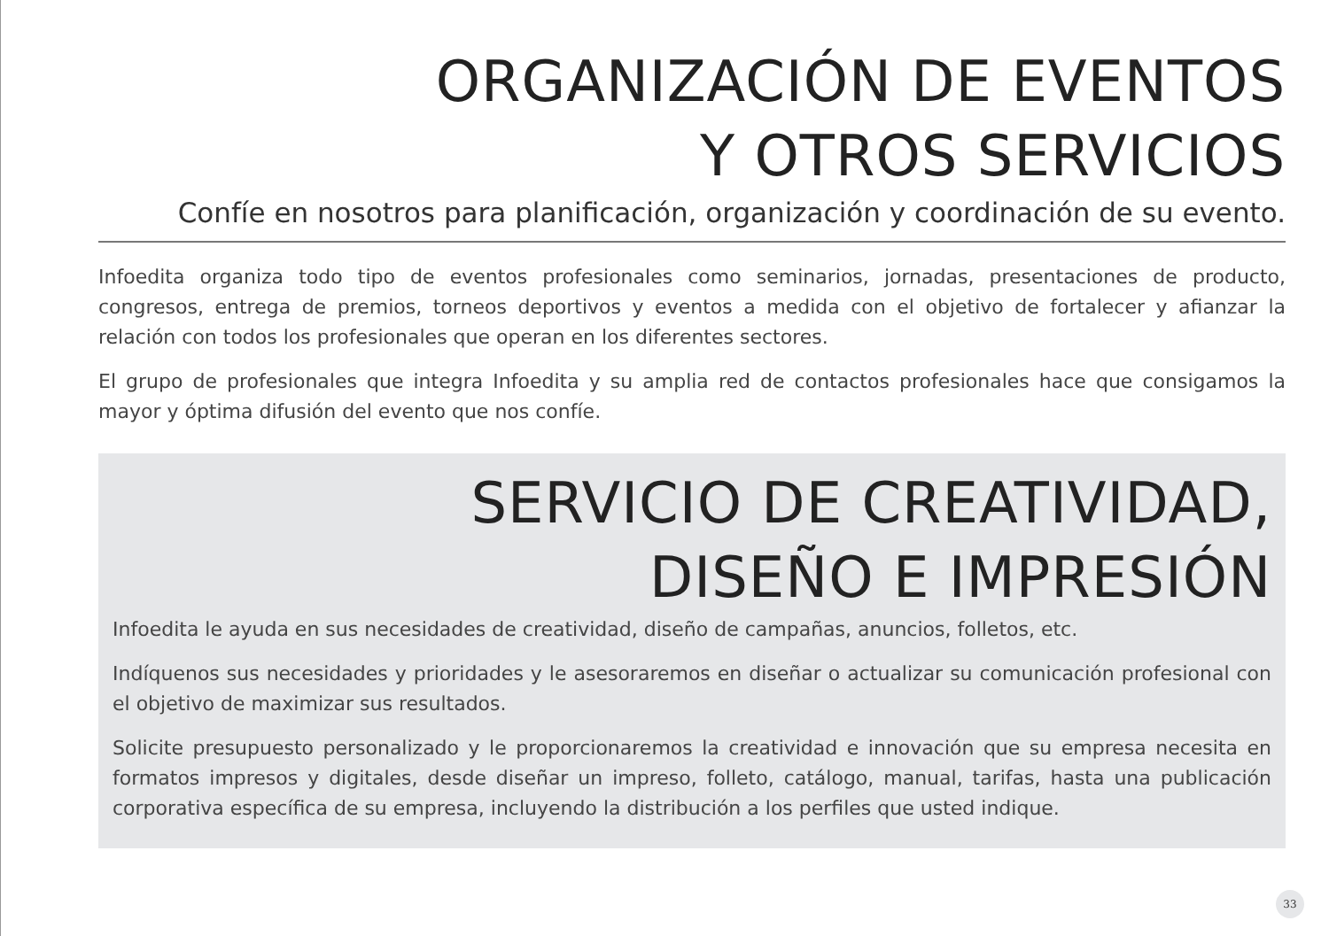ORGANIZACIÓN DE EVENTOS
Y OTROS SERVICIOS
Confíe en nosotros para planificación, organización y coordinación de su evento.
Infoedita organiza todo tipo de eventos profesionales como seminarios, jornadas, presentaciones de producto, congresos, entrega de premios, torneos deportivos y eventos a medida con el objetivo de fortalecer y afianzar la relación con todos los profesionales que operan en los diferentes sectores.
El grupo de profesionales que integra Infoedita y su amplia red de contactos profesionales hace que consigamos la mayor y óptima difusión del evento que nos confíe.
SERVICIO DE CREATIVIDAD,
DISEÑO E IMPRESIÓN
Infoedita le ayuda en sus necesidades de creatividad, diseño de campañas, anuncios, folletos, etc.
Indíquenos sus necesidades y prioridades y le asesoraremos en diseñar o actualizar su comunicación profesional con el objetivo de maximizar sus resultados.
Solicite presupuesto personalizado y le proporcionaremos la creatividad e innovación que su empresa necesita en formatos impresos y digitales, desde diseñar un impreso, folleto, catálogo, manual, tarifas, hasta una publicación corporativa específica de su empresa, incluyendo la distribución a los perfiles que usted indique.
33